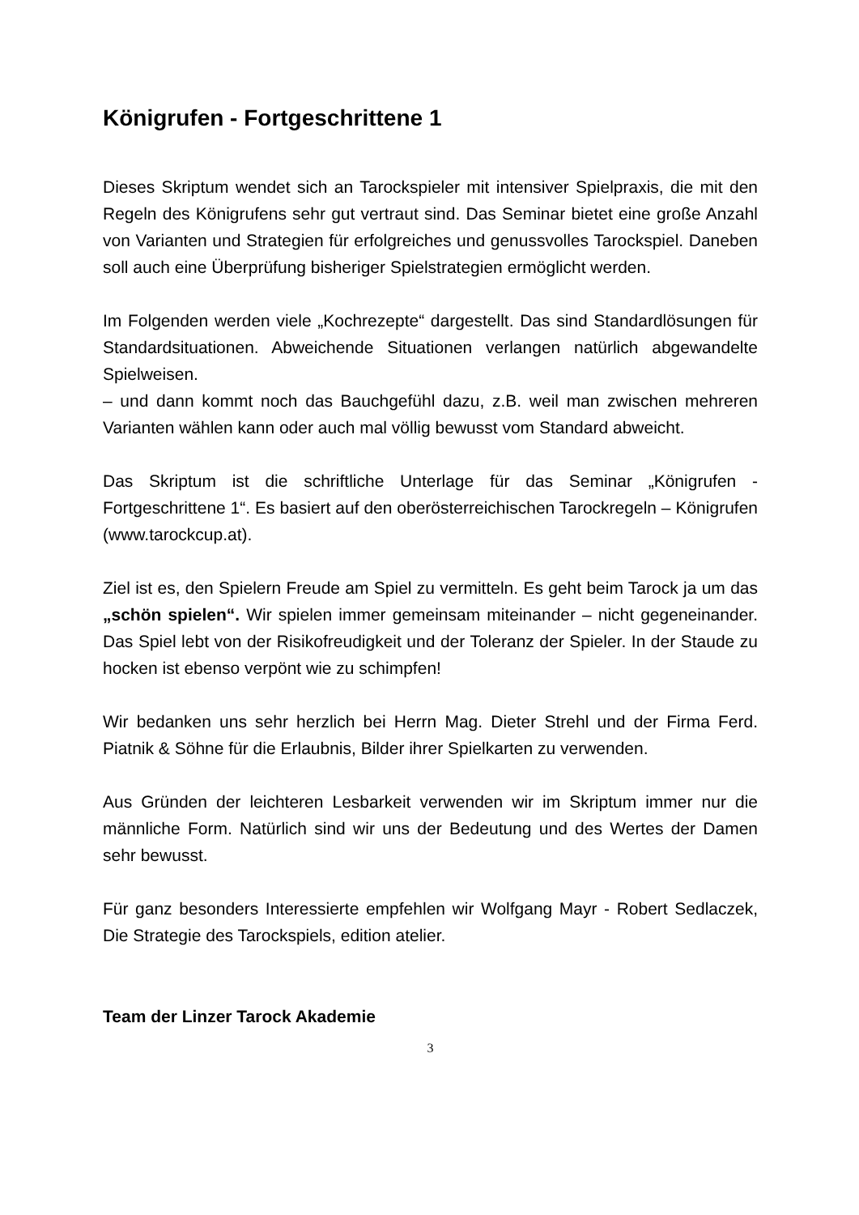Königrufen - Fortgeschrittene 1
Dieses Skriptum wendet sich an Tarockspieler mit intensiver Spielpraxis, die mit den Regeln des Königrufens sehr gut vertraut sind. Das Seminar bietet eine große Anzahl von Varianten und Strategien für erfolgreiches und genussvolles Tarockspiel. Daneben soll auch eine Überprüfung bisheriger Spielstrategien ermöglicht werden.
Im Folgenden werden viele „Kochrezepte“ dargestellt. Das sind Standardlösungen für Standardsituationen. Abweichende Situationen verlangen natürlich abgewandelte Spielweisen.
– und dann kommt noch das Bauchgefühl dazu, z.B. weil man zwischen mehreren Varianten wählen kann oder auch mal völlig bewusst vom Standard abweicht.
Das Skriptum ist die schriftliche Unterlage für das Seminar „Königrufen - Fortgeschrittene 1“. Es basiert auf den oberösterreichischen Tarockregeln – Königrufen (www.tarockcup.at).
Ziel ist es, den Spielern Freude am Spiel zu vermitteln. Es geht beim Tarock ja um das „schön spielen“. Wir spielen immer gemeinsam miteinander – nicht gegeneinander. Das Spiel lebt von der Risikofreudigkeit und der Toleranz der Spieler. In der Staude zu hocken ist ebenso verpönt wie zu schimpfen!
Wir bedanken uns sehr herzlich bei Herrn Mag. Dieter Strehl und der Firma Ferd. Piatnik & Söhne für die Erlaubnis, Bilder ihrer Spielkarten zu verwenden.
Aus Gründen der leichteren Lesbarkeit verwenden wir im Skriptum immer nur die männliche Form. Natürlich sind wir uns der Bedeutung und des Wertes der Damen sehr bewusst.
Für ganz besonders Interessierte empfehlen wir Wolfgang Mayr - Robert Sedlaczek, Die Strategie des Tarockspiels, edition atelier.
Team der Linzer Tarock Akademie
3